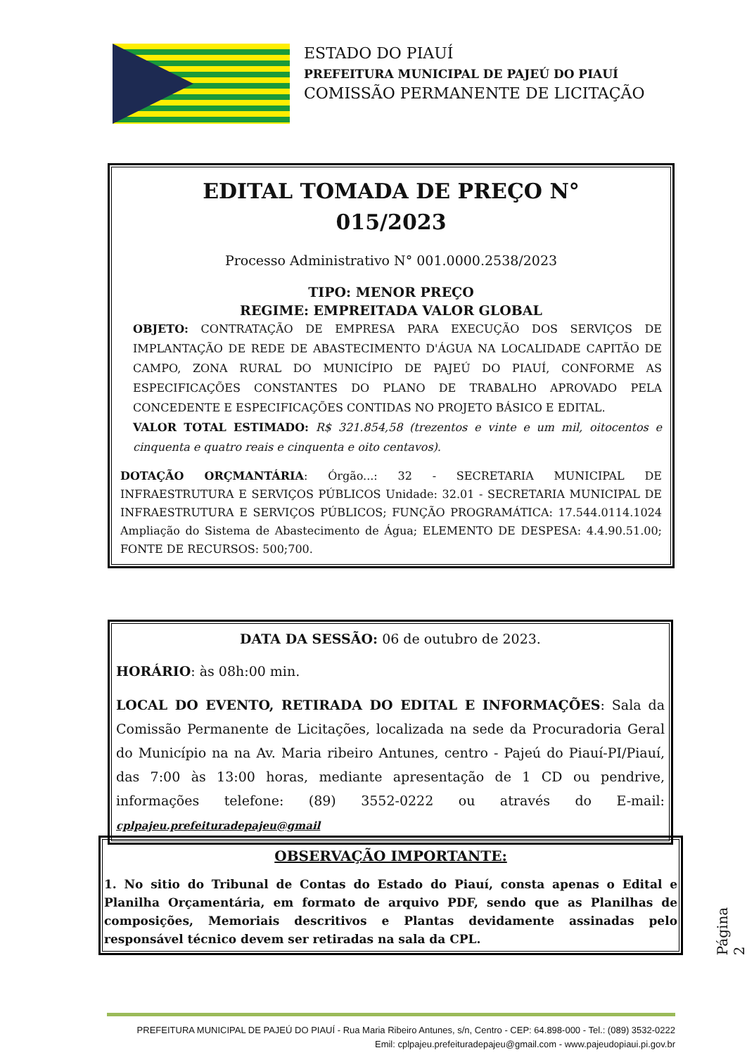ESTADO DO PIAUÍ
PREFEITURA MUNICIPAL DE PAJEÚ DO PIAUÍ
COMISSÃO PERMANENTE DE LICITAÇÃO
EDITAL TOMADA DE PREÇO N°
015/2023
Processo Administrativo N° 001.0000.2538/2023
TIPO: MENOR PREÇO
REGIME: EMPREITADA VALOR GLOBAL
OBJETO: CONTRATAÇÃO DE EMPRESA PARA EXECUÇÃO DOS SERVIÇOS DE IMPLANTAÇÃO DE REDE DE ABASTECIMENTO D'ÁGUA NA LOCALIDADE CAPITÃO DE CAMPO, ZONA RURAL DO MUNICÍPIO DE PAJEÚ DO PIAUÍ, CONFORME AS ESPECIFICAÇÕES CONSTANTES DO PLANO DE TRABALHO APROVADO PELA CONCEDENTE E ESPECIFICAÇÕES CONTIDAS NO PROJETO BÁSICO E EDITAL.
VALOR TOTAL ESTIMADO: R$ 321.854,58 (trezentos e vinte e um mil, oitocentos e cinquenta e quatro reais e cinquenta e oito centavos).
DOTAÇÃO ORÇMANTÁRIA: Órgão...: 32 - SECRETARIA MUNICIPAL DE INFRAESTRUTURA E SERVIÇOS PÚBLICOS Unidade: 32.01 - SECRETARIA MUNICIPAL DE INFRAESTRUTURA E SERVIÇOS PÚBLICOS; FUNÇÃO PROGRAMÁTICA: 17.544.0114.1024 Ampliação do Sistema de Abastecimento de Água; ELEMENTO DE DESPESA: 4.4.90.51.00; FONTE DE RECURSOS: 500;700.
DATA DA SESSÃO: 06 de outubro de 2023.
HORÁRIO: às 08h:00 min.
LOCAL DO EVENTO, RETIRADA DO EDITAL E INFORMAÇÕES: Sala da Comissão Permanente de Licitações, localizada na sede da Procuradoria Geral do Município na na Av. Maria ribeiro Antunes, centro - Pajeú do Piauí-PI/Piauí, das 7:00 às 13:00 horas, mediante apresentação de 1 CD ou pendrive, informações telefone: (89) 3552-0222 ou através do E-mail: cplpajeu.prefeituradepajeu@gmail
OBSERVAÇÃO IMPORTANTE:
1. No sitio do Tribunal de Contas do Estado do Piauí, consta apenas o Edital e Planilha Orçamentária, em formato de arquivo PDF, sendo que as Planilhas de composições, Memoriais descritivos e Plantas devidamente assinadas pelo responsável técnico devem ser retiradas na sala da CPL.
Página 2
PREFEITURA MUNICIPAL DE PAJEÚ DO PIAUÍ - Rua Maria Ribeiro Antunes, s/n, Centro - CEP: 64.898-000 - Tel.: (089) 3532-0222
Emil: cplpajeu.prefeituradepajeu@gmail.com - www.pajeudopiaui.pi.gov.br